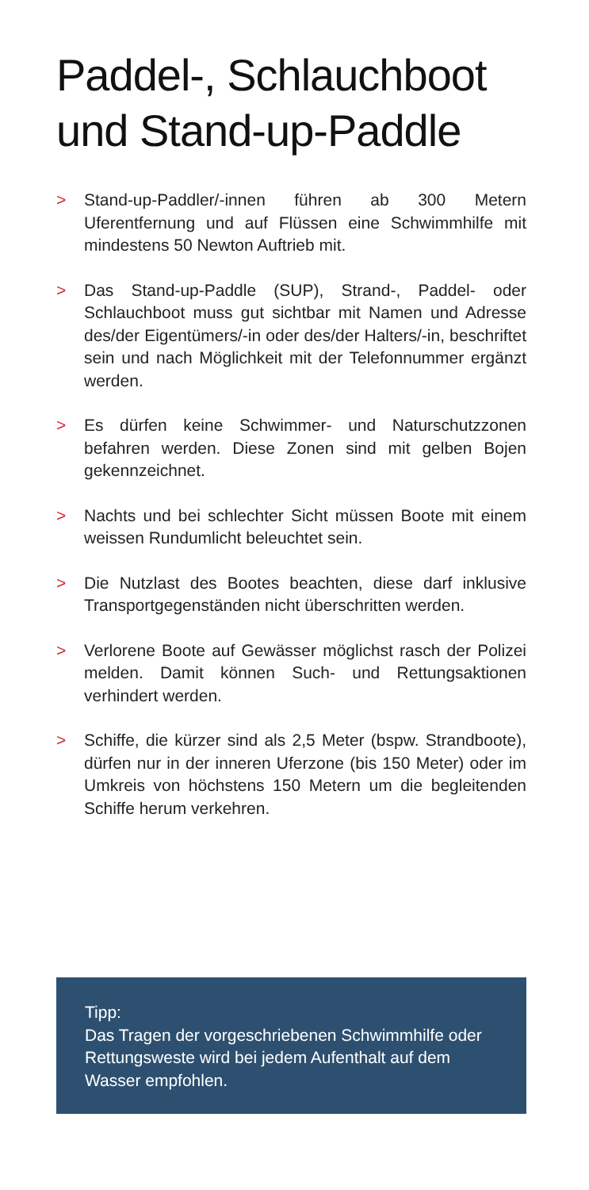Paddel-, Schlauchboot
und Stand-up-Paddle
> Stand-up-Paddler/-innen führen ab 300 Metern Uferentfernung und auf Flüssen eine Schwimmhilfe mit mindestens 50 Newton Auftrieb mit.
> Das Stand-up-Paddle (SUP), Strand-, Paddel- oder Schlauchboot muss gut sichtbar mit Namen und Adresse des/der Eigentümers/-in oder des/der Halters/-in, beschriftet sein und nach Möglichkeit mit der Telefonnummer ergänzt werden.
> Es dürfen keine Schwimmer- und Naturschutzzonen befahren werden. Diese Zonen sind mit gelben Bojen gekennzeichnet.
> Nachts und bei schlechter Sicht müssen Boote mit einem weissen Rundumlicht beleuchtet sein.
> Die Nutzlast des Bootes beachten, diese darf inklusive Transportgegenständen nicht überschritten werden.
> Verlorene Boote auf Gewässer möglichst rasch der Polizei melden. Damit können Such- und Rettungsaktionen verhindert werden.
> Schiffe, die kürzer sind als 2,5 Meter (bspw. Strandboote), dürfen nur in der inneren Uferzone (bis 150 Meter) oder im Umkreis von höchstens 150 Metern um die begleitenden Schiffe herum verkehren.
Tipp:
Das Tragen der vorgeschriebenen Schwimmhilfe oder Rettungsweste wird bei jedem Aufenthalt auf dem Wasser empfohlen.